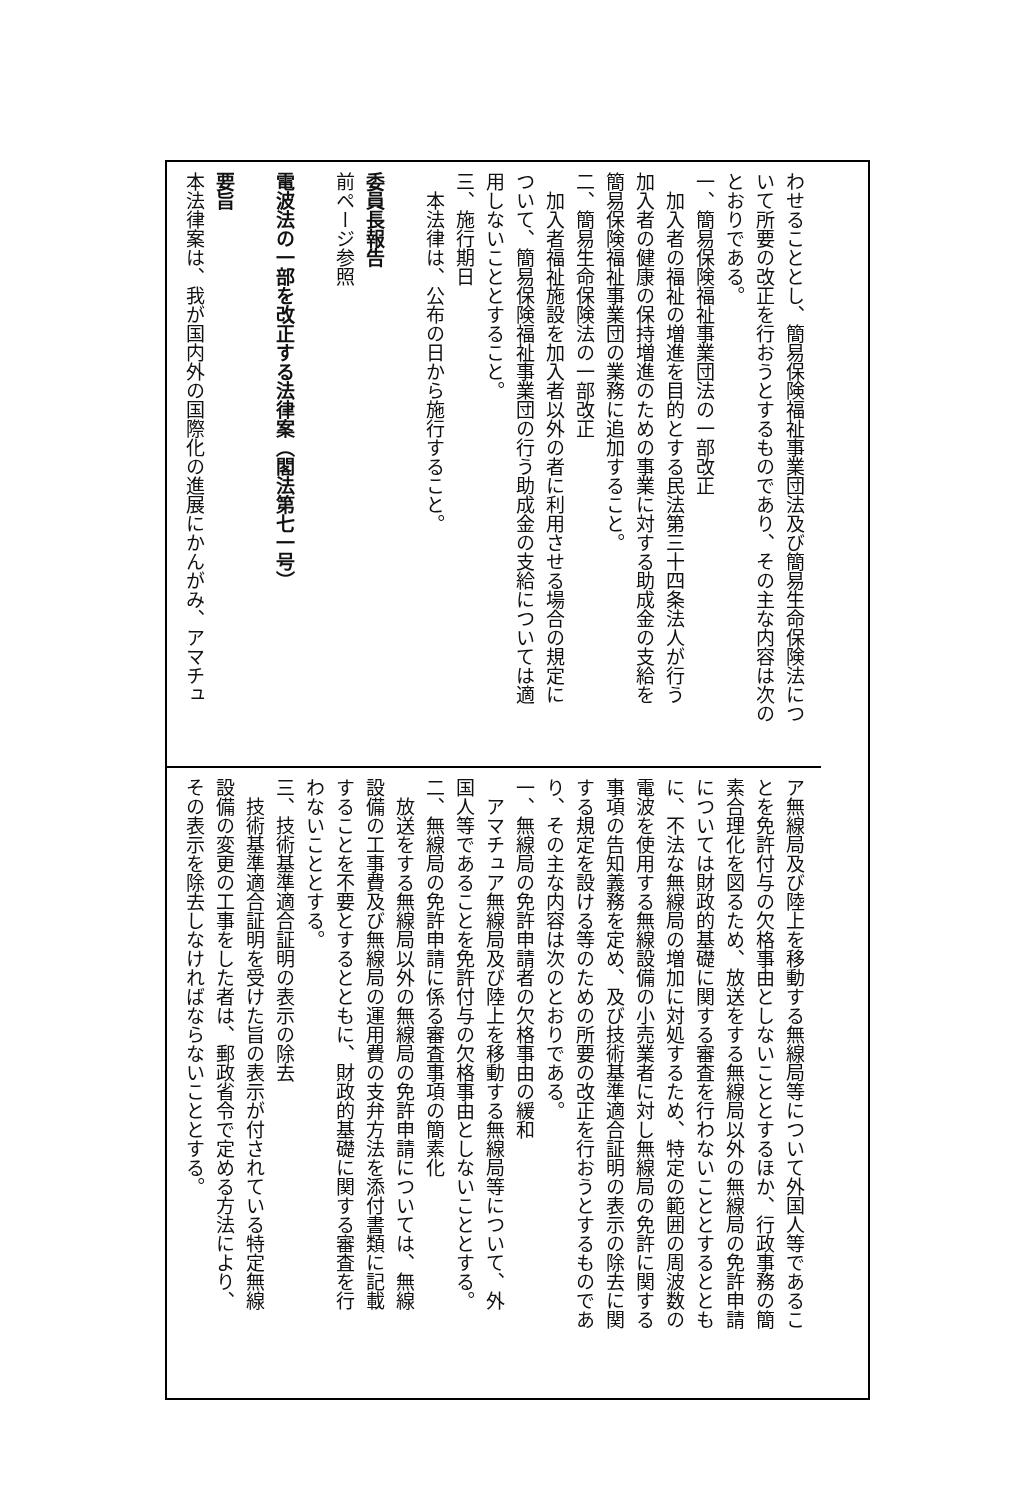わせることとし、簡易保険福祉事業団法及び簡易生命保険法につ
いて所要の改正を行おうとするものであり、その主な内容は次の
とおりである。
一、簡易保険福祉事業団法の一部改正
　加入者の福祉の増進を目的とする民法第三十四条法人が行う
加入者の健康の保持増進のための事業に対する助成金の支給を
簡易保険福祉事業団の業務に追加すること。
二、簡易生命保険法の一部改正
　加入者福祉施設を加入者以外の者に利用させる場合の規定に
ついて、簡易保険福祉事業団の行う助成金の支給については適
用しないこととすること。
三、施行期日
　本法律は、公布の日から施行すること。
委員長報告
前ページ参照
電波法の一部を改正する法律案（閣法第七一号）
要旨
本法律案は、我が国内外の国際化の進展にかんがみ、アマチュ
ア無線局及び陸上を移動する無線局等について外国人等であるこ
とを免許付与の欠格事由としないこととするほか、行政事務の簡
素合理化を図るため、放送をする無線局以外の無線局の免許申請
については財政的基礎に関する審査を行わないこととするととも
に、不法な無線局の増加に対処するため、特定の範囲の周波数の
電波を使用する無線設備の小売業者に対し無線局の免許に関する
事項の告知義務を定め、及び技術基準適合証明の表示の除去に関
する規定を設ける等のための所要の改正を行おうとするものであ
り、その主な内容は次のとおりである。
一、無線局の免許申請者の欠格事由の緩和
　アマチュア無線局及び陸上を移動する無線局等について、外
国人等であることを免許付与の欠格事由としないこととする。
二、無線局の免許申請に係る審査事項の簡素化
　放送をする無線局以外の無線局の免許申請については、無線
設備の工事費及び無線局の運用費の支弁方法を添付書類に記載
することを不要とするとともに、財政的基礎に関する審査を行
わないこととする。
三、技術基準適合証明の表示の除去
　技術基準適合証明を受けた旨の表示が付されている特定無線
設備の変更の工事をした者は、郵政省令で定める方法により、
その表示を除去しなければならないこととする。